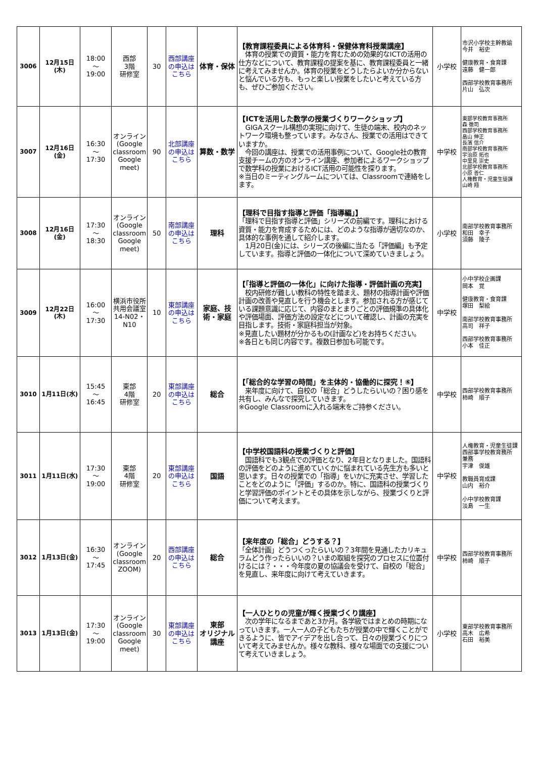| 3006 | 12月15日(木) | 18:00 ～ 19:00 | 西部 3階 研修室 | 30 | 西部講座の申込はこちら | 体育・保体 | 【教育課程委員による体育科・保健体育科授業講座】 体育の授業での資質・能力を育むための効果的なICTの活用の仕方などについて、教育課程の提案を基に、教育課程委員と一緒に考えてみませんか。体育の授業をどうしたらよいか分からないと悩んでいる方も、もっと楽しい授業をしたいと考えている方も、ぜひご参加ください。 | 小学校 | 市沢小学校主幹教諭 今井 裕史 健康教育・食育課 遠藤 健一郎 西部学校教育事務所 片山 弘次 |
| 3007 | 12月16日(金) | 16:30 ～ 17:30 | オンライン (Google classroom Google meet) | 90 | 北部講座の申込はこちら | 算数・数学 | 【ICTを活用した数学の授業づくりワークショップ】 GIGAスクール構想の実現に向けて、生徒の端末、校内のネットワーク環境も整っています。みなさん、授業での活用はできていますか。 今回の講座は、授業での活用事例について、Google社の教育支援チームの方のオンライン講座、参加者によるワークショップで数学科の授業におけるICT活用の可能性を探ります。 ※当日のミーティングルームについては、Classroomで連絡をします。 | 中学校 | 東部学校教育事務所 森 徹司 西部学校教育事務所 畠山 伸正 長濱 信介 南部学校教育事務所 宇治原 拓也 中里見 崇史 北部学校教育事務所 小原 善仁 人権教育・児童生徒課 山崎 翔 |
| 3008 | 12月16日(金) | 17:30 ～ 18:30 | オンライン (Google classroom Google meet) | 50 | 南部講座の申込はこちら | 理科 | 【理科で目指す指導と評価「指導編」】 「理科で目指す指導と評価」シリーズの前編です。理科における資質・能力を育成するためには、どのような指導が適切なのか、具体的な事例を通して紹介します。 1月20日(金)には、シリーズの後編に当たる「評価編」も予定しています。指導と評価の一体化について深めていきましょう。 | 小学校 | 南部学校教育事務所 和田 幸子 須藤 陵子 |
| 3009 | 12月22日(木) | 16:00 ～ 17:30 | 横浜市役所共用会議室14-N02・N10 | 10 | 東部講座の申込はこちら | 家庭、技術・家庭 | 【「指導と評価の一体化」に向けた指導・評価計画の充実】 校内研修が難しい教科の特性を踏まえ、題材の指導計画や評価計画の改善や見直しを行う機会とします。参加される方が感じている課題意識に応じて、内容のまとまりごとの評価規準の具体化や評価場面、評価方法の設定などについて確認し、計画の充実を目指します。技術・家庭科担当が対象。 ※見直したい題材が分かるもの(計画など)をお持ちください。 ※各日とも同じ内容です。複数日参加も可能です。 | 中学校 | 小中学校企画課 岡本 覚 健康教育・食育課 塚田 梨絵 南部学校教育事務所 高司 祥子 西部学校教育事務所 小本 佳正 |
| 3010 | 1月11日(水) | 15:45 ～ 16:45 | 東部 4階 研修室 | 20 | 東部講座の申込はこちら | 総合 | 【「総合的な学習の時間」を主体的・協働的に探究！⑥】 来年度に向けて、自校の「総合」どうしたらいいの？困り感を共有し、みんなで探究していきます。 ※Google Classroomに入れる端末をご持参ください。 | 中学校 | 西部学校教育事務所 柿崎 順子 |
| 3011 | 1月11日(水) | 17:30 ～ 19:00 | 東部 4階 研修室 | 20 | 東部講座の申込はこちら | 国語 | 【中学校国語科の授業づくりと評価】 国語科でも3観点での評価となり、2年目となりました。国語科の評価をどのように進めていくかに悩まれている先生方も多いと思います。日々の授業での「指導」をいかに充実させ、学習したことをどのように「評価」するのか。特に、国語科の授業づくりと学習評価のポイントとその具体を示しながら、授業づくりと評価について考えます。 | 中学校 | 人権教育・児童生徒課 西部事学校教育務所 兼務 宇津 俊雄 教職員育成課 山内 裕介 小中学校教育課 淡島 一生 |
| 3012 | 1月13日(金) | 16:30 ～ 17:45 | オンライン (Google classroom ZOOM) | 20 | 西部講座の申込はこちら | 総合 | 【来年度の「総合」どうする？】 「全体計画」どうつくったらいいの？3年間を見通したカリキュラムどう作ったらいいの？いまの取組を探究のプロセスに位置付けるには？・・・今年度の夏の協議会を受けて、自校の「総合」を見直し、来年度に向けて考えていきます。 | 中学校 | 西部学校教育事務所 柿崎 順子 |
| 3013 | 1月13日(金) | 17:30 ～ 19:00 | オンライン (Google classroom Google meet) | 30 | 東部講座の申込はこちら | 東部 オリジナル 講座 | 【一人ひとりの児童が輝く授業づくり講座】 次の学年になるまであと3か月。各学級ではまとめの時期になっていきます。一人一人の子どもたちが授業の中で輝くことができるように、皆でアイデアを出し合って、日々の授業づくりについて考えてみませんか。様々な教科、様々な場面での支援について考えていきましょう。 | 小学校 | 東部学校教育事務所 高木 広希 石田 裕美 |